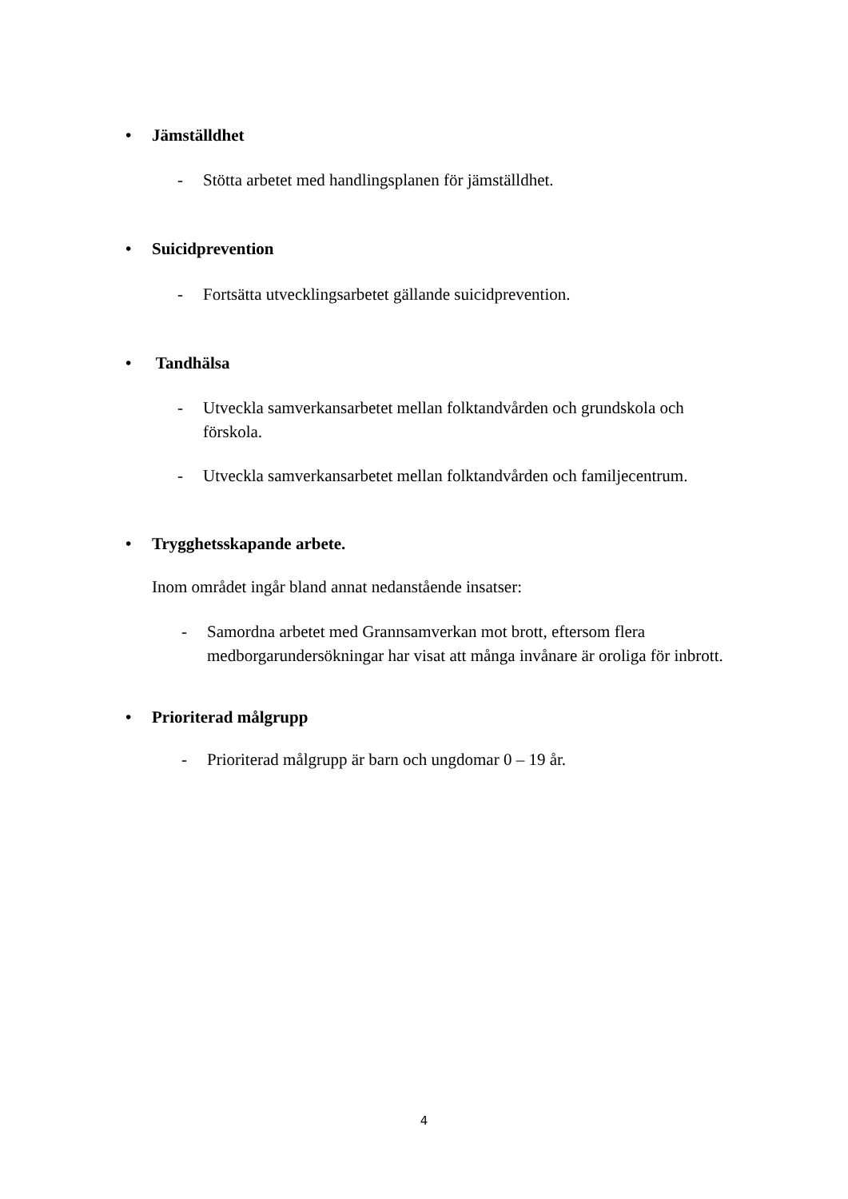• Jämställdhet
- Stötta arbetet med handlingsplanen för jämställdhet.
• Suicidprevention
- Fortsätta utvecklingsarbetet gällande suicidprevention.
• Tandhälsa
- Utveckla samverkansarbetet mellan folktandvården och grundskola och
förskola.
- Utveckla samverkansarbetet mellan folktandvården och familjecentrum.
• Trygghetsskapande arbete.
Inom området ingår bland annat nedanstående insatser:
- Samordna arbetet med Grannsamverkan mot brott, eftersom flera
medborgarundersökningar har visat att många invånare är oroliga för inbrott.
• Prioriterad målgrupp
- Prioriterad målgrupp är barn och ungdomar 0 – 19 år.
4